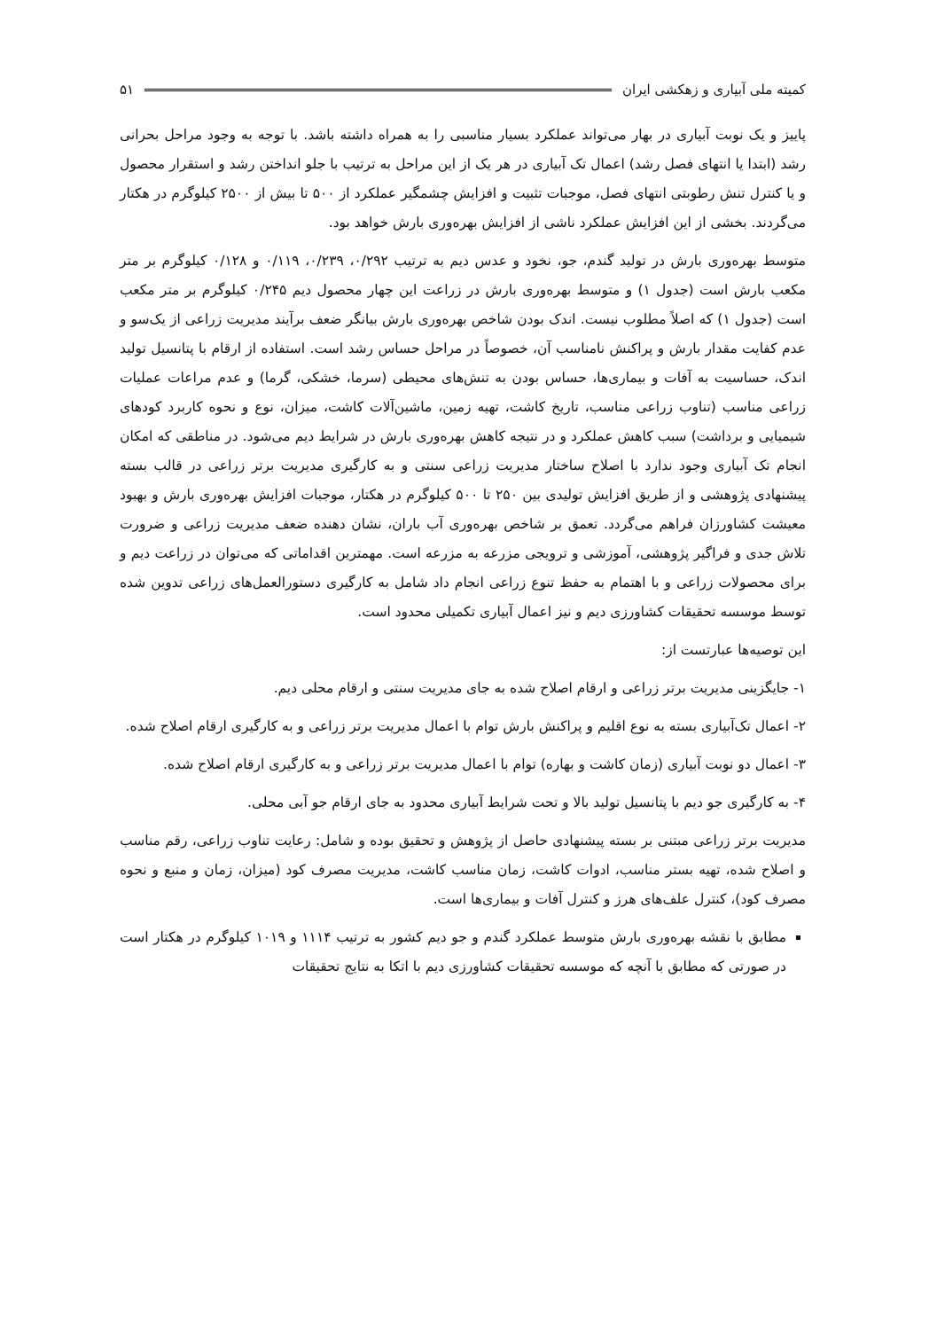کمیته ملی آبیاری و زهکشی ایران ۵۱
پاییز و یک نوبت آبیاری در بهار می‌تواند عملکرد بسیار مناسبی را به همراه داشته باشد. با توجه به وجود مراحل بحرانی رشد (ابتدا یا انتهای فصل رشد) اعمال تک آبیاری در هر یک از این مراحل به ترتیب با جلو انداختن رشد و استقرار محصول و یا کنترل تنش رطوبتی انتهای فصل، موجبات تثبیت و افزایش چشمگیر عملکرد از ۵۰۰ تا بیش از ۲۵۰۰ کیلوگرم در هکتار می‌گردند. بخشی از این افزایش عملکرد ناشی از افزایش بهره‌وری بارش خواهد بود.
متوسط بهره‌وری بارش در تولید گندم، جو، نخود و عدس دیم به ترتیب ۰/۲۹۲، ۰/۲۳۹، ۰/۱۱۹ و ۰/۱۲۸ کیلوگرم بر متر مکعب بارش است (جدول ۱) و متوسط بهره‌وری بارش در زراعت این چهار محصول دیم ۰/۲۴۵ کیلوگرم بر متر مکعب است (جدول ۱) که اصلاً مطلوب نیست. اندک بودن شاخص بهره‌وری بارش بیانگر ضعف برآیند مدیریت زراعی از یک‌سو و عدم کفایت مقدار بارش و پراکنش نامناسب آن، خصوصاً در مراحل حساس رشد است. استفاده از ارقام با پتانسیل تولید اندک، حساسیت به آفات و بیماری‌ها، حساس بودن به تنش‌های محیطی (سرما، خشکی، گرما) و عدم مراعات عملیات زراعی مناسب (تناوب زراعی مناسب، تاریخ کاشت، تهیه زمین، ماشین‌آلات کاشت، میزان، نوع و نحوه کاربرد کودهای شیمیایی و برداشت) سبب کاهش عملکرد و در نتیجه کاهش بهره‌وری بارش در شرایط دیم می‌شود. در مناطقی که امکان انجام تک آبیاری وجود ندارد با اصلاح ساختار مدیریت زراعی سنتی و به کارگیری مدیریت برتر زراعی در قالب بسته پیشنهادی پژوهشی و از طریق افزایش تولیدی بین ۲۵۰ تا ۵۰۰ کیلوگرم در هکتار، موجبات افزایش بهره‌وری بارش و بهبود معیشت کشاورزان فراهم می‌گردد. تعمق بر شاخص بهره‌وری آب باران، نشان دهنده ضعف مدیریت زراعی و ضرورت تلاش جدی و فراگیر پژوهشی، آموزشی و ترویجی مزرعه به مزرعه است. مهمترین اقداماتی که می‌توان در زراعت دیم و برای محصولات زراعی و با اهتمام به حفظ تنوع زراعی انجام داد شامل به کارگیری دستورالعمل‌های زراعی تدوین شده توسط موسسه تحقیقات کشاورزی دیم و نیز اعمال آبیاری تکمیلی محدود است.
این توصیه‌ها عبارتست از:
۱- جایگزینی مدیریت برتر زراعی و ارقام اصلاح شده به جای مدیریت سنتی و ارقام محلی دیم.
۲- اعمال تک‌آبیاری بسته به نوع اقلیم و پراکنش بارش توام با اعمال مدیریت برتر زراعی و به کارگیری ارقام اصلاح شده.
۳- اعمال دو نوبت آبیاری (زمان کاشت و بهاره) توام با اعمال مدیریت برتر زراعی و به کارگیری ارقام اصلاح شده.
۴- به کارگیری جو دیم با پتانسیل تولید بالا و تحت شرایط آبیاری محدود به جای ارقام جو آبی محلی.
مدیریت برتر زراعی مبتنی بر بسته پیشنهادی حاصل از پژوهش و تحقیق بوده و شامل: رعایت تناوب زراعی، رقم مناسب و اصلاح شده، تهیه بستر مناسب، ادوات کاشت، زمان مناسب کاشت، مدیریت مصرف کود (میزان، زمان و منبع و نحوه مصرف کود)، کنترل علف‌های هرز و کنترل آفات و بیماری‌ها است.
مطابق با نقشه بهره‌وری بارش متوسط عملکرد گندم و جو دیم کشور به ترتیب ۱۱۱۴ و ۱۰۱۹ کیلوگرم در هکتار است در صورتی که مطابق با آنچه که موسسه تحقیقات کشاورزی دیم با اتکا به نتایج تحقیقات